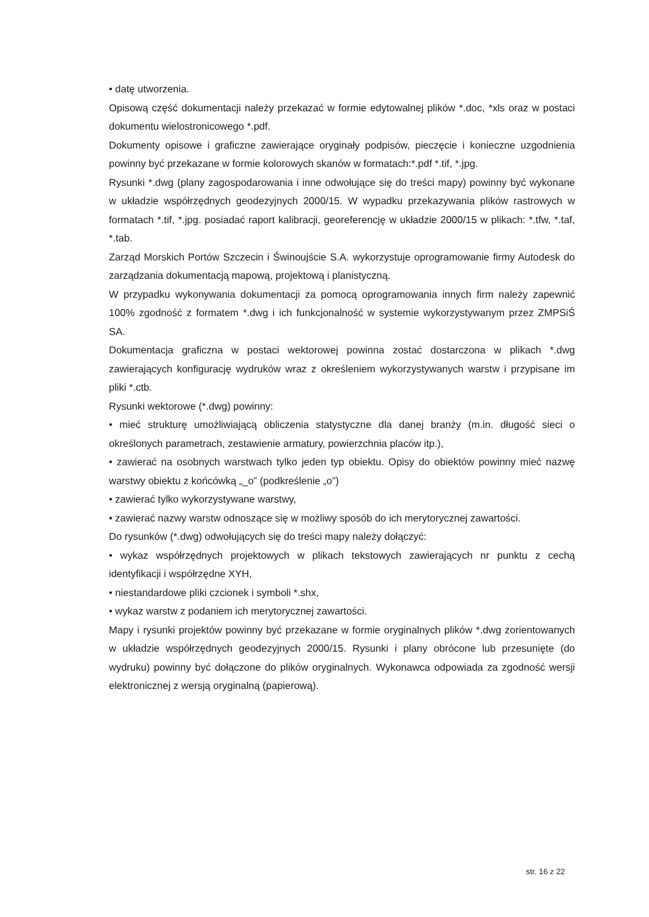• datę utworzenia.
Opisową część dokumentacji należy przekazać w formie edytowalnej plików *.doc, *xls oraz w postaci dokumentu wielostronicowego *.pdf.
Dokumenty opisowe i graficzne zawierające oryginały podpisów, pieczęcie i konieczne uzgodnienia powinny być przekazane w formie kolorowych skanów w formatach:*.pdf *.tif, *.jpg.
Rysunki *.dwg (plany zagospodarowania i inne odwołujące się do treści mapy) powinny być wykonane w układzie współrzędnych geodezyjnych 2000/15. W wypadku przekazywania plików rastrowych w formatach *.tif, *.jpg. posiadać raport kalibracji, georeferencję w układzie 2000/15 w plikach: *.tfw, *.taf, *.tab.
Zarząd Morskich Portów Szczecin i Świnoujście S.A. wykorzystuje oprogramowanie firmy Autodesk do zarządzania dokumentacją mapową, projektową i planistyczną.
W przypadku wykonywania dokumentacji za pomocą oprogramowania innych firm należy zapewnić 100% zgodność z formatem *.dwg i ich funkcjonalność w systemie wykorzystywanym przez ZMPSiŚ SA.
Dokumentacja graficzna w postaci wektorowej powinna zostać dostarczona w plikach *.dwg zawierających konfigurację wydruków wraz z określeniem wykorzystywanych warstw i przypisane im pliki *.ctb.
Rysunki wektorowe (*.dwg) powinny:
• mieć strukturę umożliwiającą obliczenia statystyczne dla danej branży (m.in. długość sieci o określonych parametrach, zestawienie armatury, powierzchnia placów itp.),
• zawierać na osobnych warstwach tylko jeden typ obiektu. Opisy do obiektów powinny mieć nazwę warstwy obiektu z końcówką „_o” (podkreślenie „o”)
• zawierać tylko wykorzystywane warstwy,
• zawierać nazwy warstw odnoszące się w możliwy sposób do ich merytorycznej zawartości.
Do rysunków (*.dwg) odwołujących się do treści mapy należy dołączyć:
• wykaz współrzędnych projektowych w plikach tekstowych zawierających nr punktu z cechą identyfikacji i współrzędne XYH,
• niestandardowe pliki czcionek i symboli *.shx,
• wykaz warstw z podaniem ich merytorycznej zawartości.
Mapy i rysunki projektów powinny być przekazane w formie oryginalnych plików *.dwg zorientowanych w układzie współrzędnych geodezyjnych 2000/15. Rysunki i plany obrócone lub przesunięte (do wydruku) powinny być dołączone do plików oryginalnych. Wykonawca odpowiada za zgodność wersji elektronicznej z wersją oryginalną (papierową).
str. 16 z 22